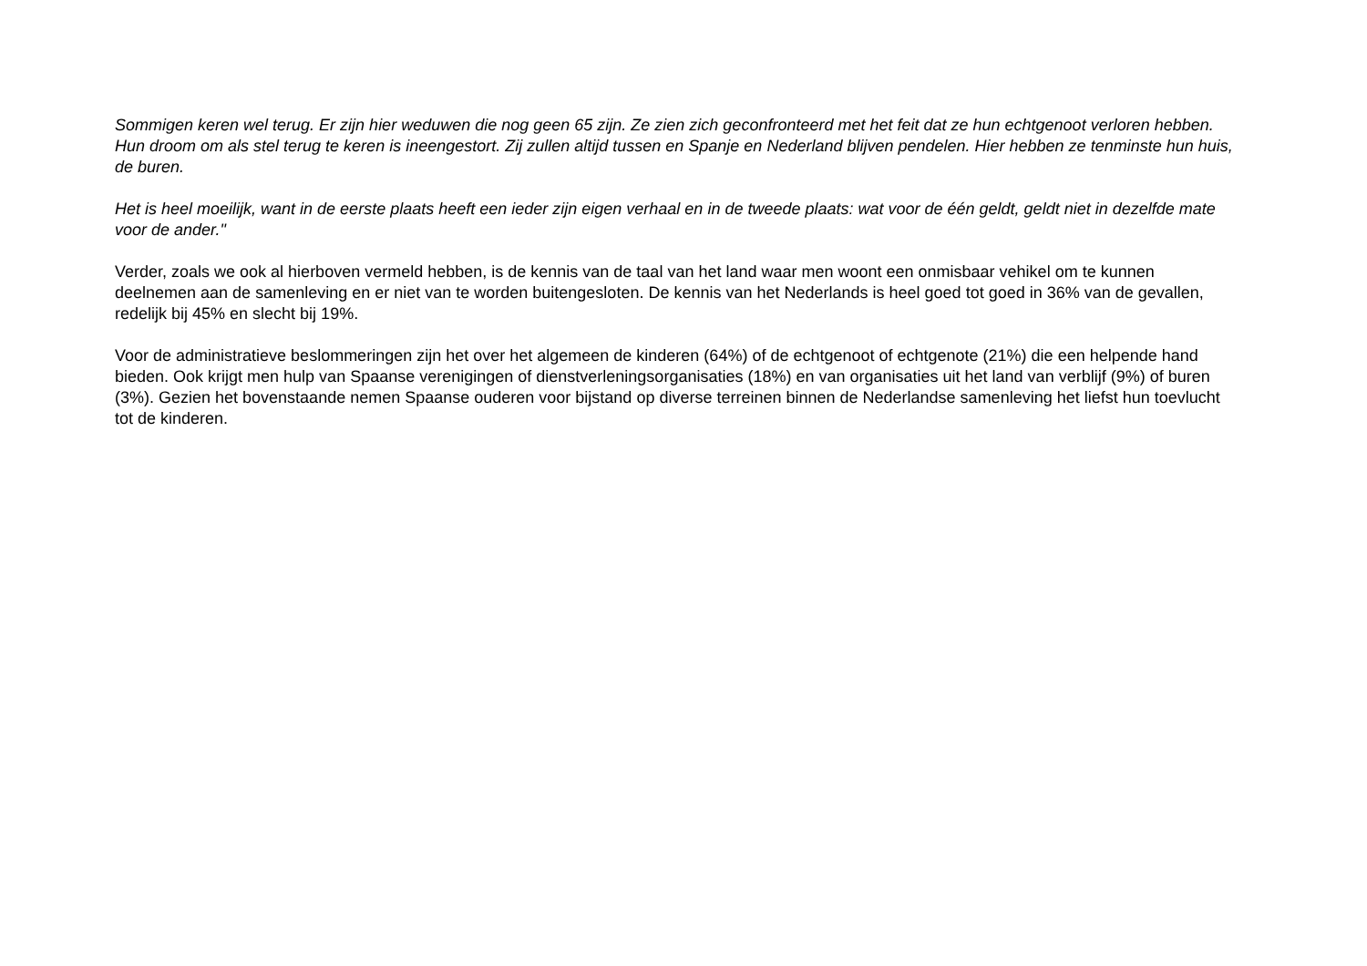Sommigen keren wel terug. Er zijn hier weduwen die nog geen 65 zijn. Ze zien zich geconfronteerd met het feit dat ze hun echtgenoot verloren hebben. Hun droom om als stel terug te keren is ineengestort. Zij zullen altijd tussen en Spanje en Nederland blijven pendelen. Hier hebben ze tenminste hun huis, de buren.
Het is heel moeilijk, want in de eerste plaats heeft een ieder zijn eigen verhaal en in de tweede plaats: wat voor de één geldt, geldt niet in dezelfde mate voor de ander."
Verder, zoals we ook al hierboven vermeld hebben, is de kennis van de taal van het land waar men woont een onmisbaar vehikel om te kunnen deelnemen aan de samenleving en er niet van te worden buitengesloten. De kennis van het Nederlands is heel goed tot goed in 36% van de gevallen, redelijk bij 45% en slecht bij 19%.
Voor de administratieve beslommeringen zijn het over het algemeen de kinderen (64%) of de echtgenoot of echtgenote (21%) die een helpende hand bieden. Ook krijgt men hulp van Spaanse verenigingen of dienstverleningsorganisaties (18%) en van organisaties uit het land van verblijf (9%) of buren (3%). Gezien het bovenstaande nemen Spaanse ouderen voor bijstand op diverse terreinen binnen de Nederlandse samenleving het liefst hun toevlucht tot de kinderen.